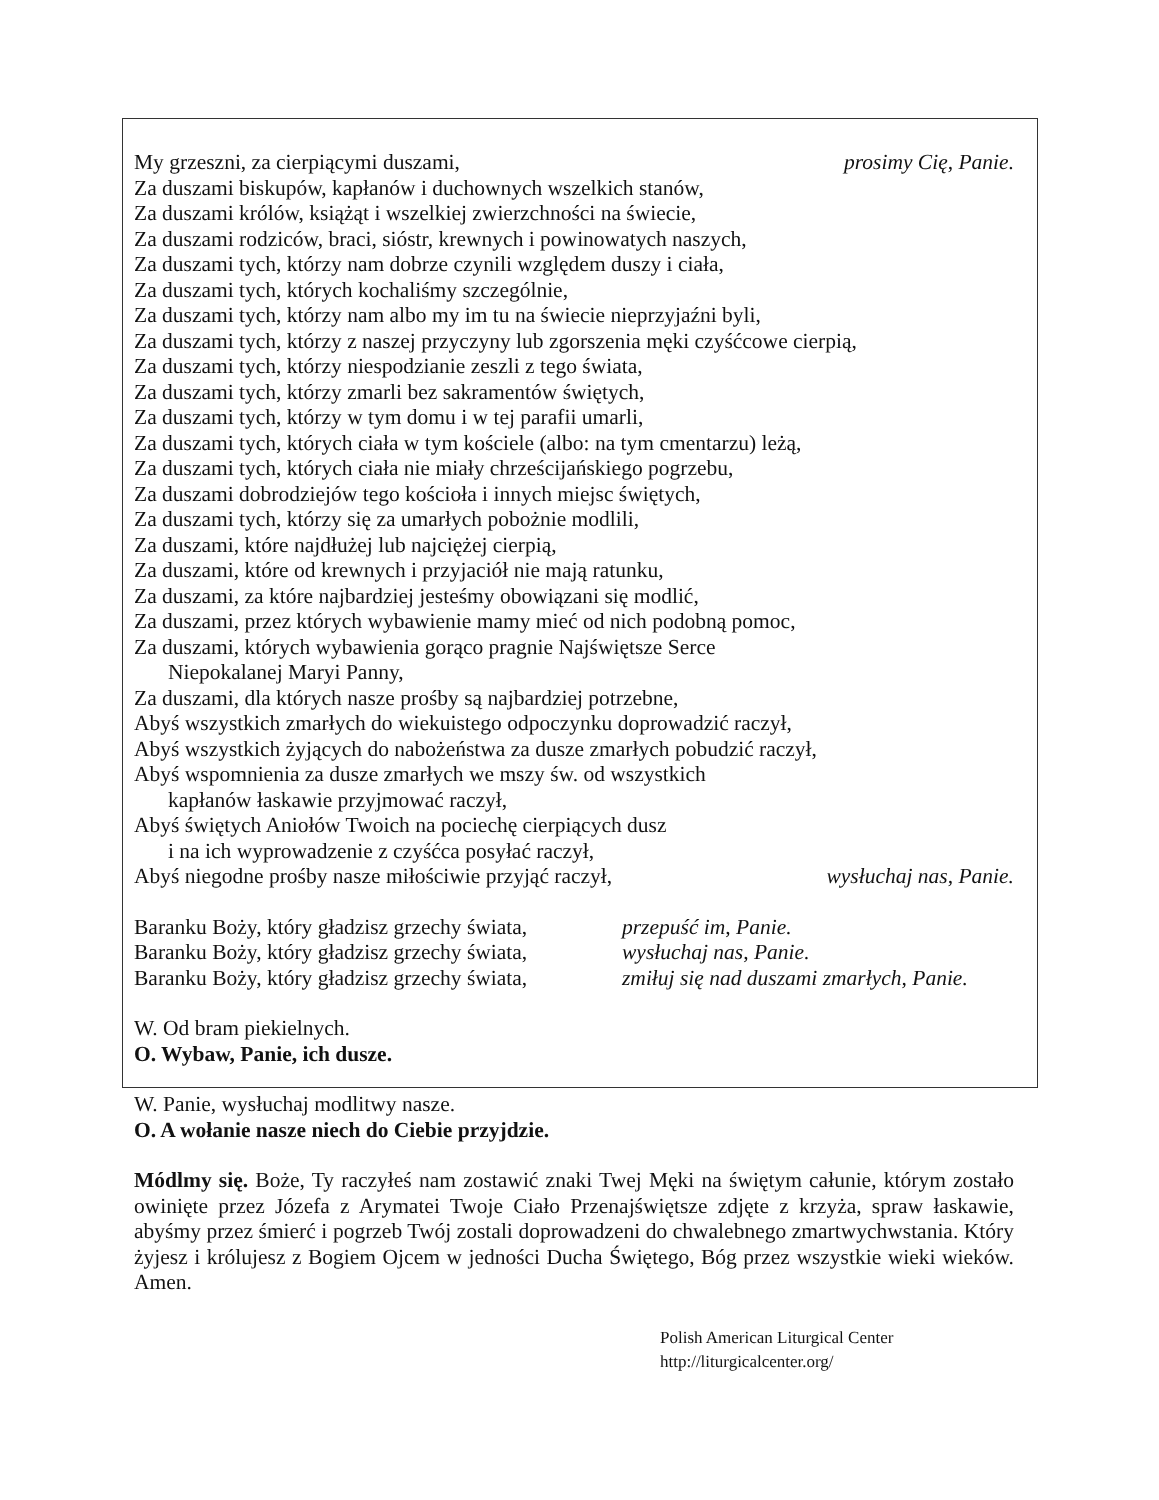My grzeszni, za cierpiącymi duszami, prosimy Cię, Panie.
Za duszami biskupów, kapłanów i duchownych wszelkich stanów,
Za duszami królów, książąt i wszelkiej zwierzchności na świecie,
Za duszami rodziców, braci, sióstr, krewnych i powinowatych naszych,
Za duszami tych, którzy nam dobrze czynili względem duszy i ciała,
Za duszami tych, których kochaliśmy szczególnie,
Za duszami tych, którzy nam albo my im tu na świecie nieprzyjaźni byli,
Za duszami tych, którzy z naszej przyczyny lub zgorszenia męki czyśćcowe cierpią,
Za duszami tych, którzy niespodzianie zeszli z tego świata,
Za duszami tych, którzy zmarli bez sakramentów świętych,
Za duszami tych, którzy w tym domu i w tej parafii umarli,
Za duszami tych, których ciała w tym kościele (albo: na tym cmentarzu) leżą,
Za duszami tych, których ciała nie miały chrześcijańskiego pogrzebu,
Za duszami dobrodziejów tego kościoła i innych miejsc świętych,
Za duszami tych, którzy się za umarłych pobożnie modlili,
Za duszami, które najdłużej lub najciężej cierpią,
Za duszami, które od krewnych i przyjaciół nie mają ratunku,
Za duszami, za które najbardziej jesteśmy obowiązani się modlić,
Za duszami, przez których wybawienie mamy mieć od nich podobną pomoc,
Za duszami, których wybawienia gorąco pragnie Najświętsze Serce
Niepokalanej Maryi Panny,
Za duszami, dla których nasze prośby są najbardziej potrzebne,
Abyś wszystkich zmarłych do wiekuistego odpoczynku doprowadzić raczył,
Abyś wszystkich żyjących do nabożeństwa za dusze zmarłych pobudzić raczył,
Abyś wspomnienia za dusze zmarłych we mszy św. od wszystkich
kapłanów łaskawie przyjmować raczył,
Abyś świętych Aniołów Twoich na pociechę cierpiących dusz
i na ich wyprowadzenie z czyśćca posyłać raczył,
Abyś niegodne prośby nasze miłościwie przyjąć raczył, wysłuchaj nas, Panie.
Baranku Boży, który gładzisz grzechy świata, przepuść im, Panie.
Baranku Boży, który gładzisz grzechy świata, wysłuchaj nas, Panie.
Baranku Boży, który gładzisz grzechy świata, zmiłuj się nad duszami zmarłych, Panie.
W. Od bram piekielnych.
O. Wybaw, Panie, ich dusze.
W. Panie, wysłuchaj modlitwy nasze.
O. A wołanie nasze niech do Ciebie przyjdzie.
Módlmy się. Boże, Ty raczyłeś nam zostawić znaki Twej Męki na świętym całunie, którym zostało owinięte przez Józefa z Arymatei Twoje Ciało Przenajświętsze zdjęte z krzyża, spraw łaskawie, abyśmy przez śmierć i pogrzeb Twój zostali doprowadzeni do chwalebnego zmartwychwstania. Który żyjesz i królujesz z Bogiem Ojcem w jedności Ducha Świętego, Bóg przez wszystkie wieki wieków. Amen.
Polish American Liturgical Center
http://liturgicalcenter.org/